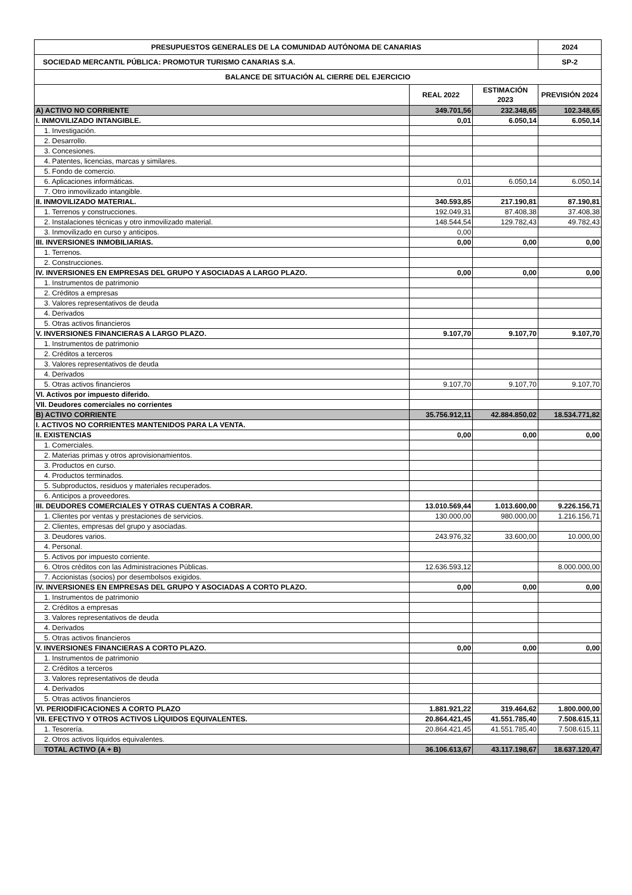| PRESUPUESTOS GENERALES DE LA COMUNIDAD AUTÓNOMA DE CANARIAS | | | 2024 |
| --- | --- | --- | --- |
| SOCIEDAD MERCANTIL PÚBLICA: PROMOTUR TURISMO CANARIAS S.A. | | | SP-2 |
| BALANCE DE SITUACIÓN AL CIERRE DEL EJERCICIO | | | |
| | REAL 2022 | ESTIMACIÓN 2023 | PREVISIÓN 2024 |
| A) ACTIVO NO CORRIENTE | 349.701,56 | 232.348,65 | 102.348,65 |
| I. INMOVILIZADO INTANGIBLE. | 0,01 | 6.050,14 | 6.050,14 |
| 1. Investigación. | | | |
| 2. Desarrollo. | | | |
| 3. Concesiones. | | | |
| 4. Patentes, licencias, marcas y similares. | | | |
| 5. Fondo de comercio. | | | |
| 6. Aplicaciones informáticas. | 0,01 | 6.050,14 | 6.050,14 |
| 7. Otro inmovilizado intangible. | | | |
| II. INMOVILIZADO MATERIAL. | 340.593,85 | 217.190,81 | 87.190,81 |
| 1. Terrenos y construcciones. | 192.049,31 | 87.408,38 | 37.408,38 |
| 2. Instalaciones técnicas y otro inmovilizado material. | 148.544,54 | 129.782,43 | 49.782,43 |
| 3. Inmovilizado en curso y anticipos. | 0,00 | | |
| III. INVERSIONES INMOBILIARIAS. | 0,00 | 0,00 | 0,00 |
| 1. Terrenos. | | | |
| 2. Construcciones. | | | |
| IV. INVERSIONES EN EMPRESAS DEL GRUPO Y ASOCIADAS A LARGO PLAZO. | 0,00 | 0,00 | 0,00 |
| 1. Instrumentos de patrimonio | | | |
| 2. Créditos a empresas | | | |
| 3. Valores representativos de deuda | | | |
| 4. Derivados | | | |
| 5. Otras activos financieros | | | |
| V. INVERSIONES FINANCIERAS A LARGO PLAZO. | 9.107,70 | 9.107,70 | 9.107,70 |
| 1. Instrumentos de patrimonio | | | |
| 2. Créditos a terceros | | | |
| 3. Valores representativos de deuda | | | |
| 4. Derivados | | | |
| 5. Otras activos financieros | 9.107,70 | 9.107,70 | 9.107,70 |
| VI. Activos por impuesto diferido. | | | |
| VII. Deudores comerciales no corrientes | | | |
| B) ACTIVO CORRIENTE | 35.756.912,11 | 42.884.850,02 | 18.534.771,82 |
| I. ACTIVOS NO CORRIENTES MANTENIDOS PARA LA VENTA. | | | |
| II. EXISTENCIAS | 0,00 | 0,00 | 0,00 |
| 1. Comerciales. | | | |
| 2. Materias primas y otros aprovisionamientos. | | | |
| 3. Productos en curso. | | | |
| 4. Productos terminados. | | | |
| 5. Subproductos, residuos y materiales recuperados. | | | |
| 6. Anticipos a proveedores. | | | |
| III. DEUDORES COMERCIALES Y OTRAS CUENTAS A COBRAR. | 13.010.569,44 | 1.013.600,00 | 9.226.156,71 |
| 1. Clientes por ventas y prestaciones de servicios. | 130.000,00 | 980.000,00 | 1.216.156,71 |
| 2. Clientes, empresas del grupo y asociadas. | | | |
| 3. Deudores varios. | 243.976,32 | 33.600,00 | 10.000,00 |
| 4. Personal. | | | |
| 5. Activos por impuesto corriente. | | | |
| 6. Otros créditos con las Administraciones Públicas. | 12.636.593,12 | | 8.000.000,00 |
| 7. Accionistas (socios) por desembolsos exigidos. | | | |
| IV. INVERSIONES EN EMPRESAS DEL GRUPO Y ASOCIADAS A CORTO PLAZO. | 0,00 | 0,00 | 0,00 |
| 1. Instrumentos de patrimonio | | | |
| 2. Créditos a empresas | | | |
| 3. Valores representativos de deuda | | | |
| 4. Derivados | | | |
| 5. Otras activos financieros | | | |
| V. INVERSIONES FINANCIERAS A CORTO PLAZO. | 0,00 | 0,00 | 0,00 |
| 1. Instrumentos de patrimonio | | | |
| 2. Créditos a terceros | | | |
| 3. Valores representativos de deuda | | | |
| 4. Derivados | | | |
| 5. Otras activos financieros | | | |
| VI. PERIODIFICACIONES A CORTO PLAZO | 1.881.921,22 | 319.464,62 | 1.800.000,00 |
| VII. EFECTIVO Y OTROS ACTIVOS LÍQUIDOS EQUIVALENTES. | 20.864.421,45 | 41.551.785,40 | 7.508.615,11 |
| 1. Tesorería. | 20.864.421,45 | 41.551.785,40 | 7.508.615,11 |
| 2. Otros activos líquidos equivalentes. | | | |
| TOTAL ACTIVO (A + B) | 36.106.613,67 | 43.117.198,67 | 18.637.120,47 |